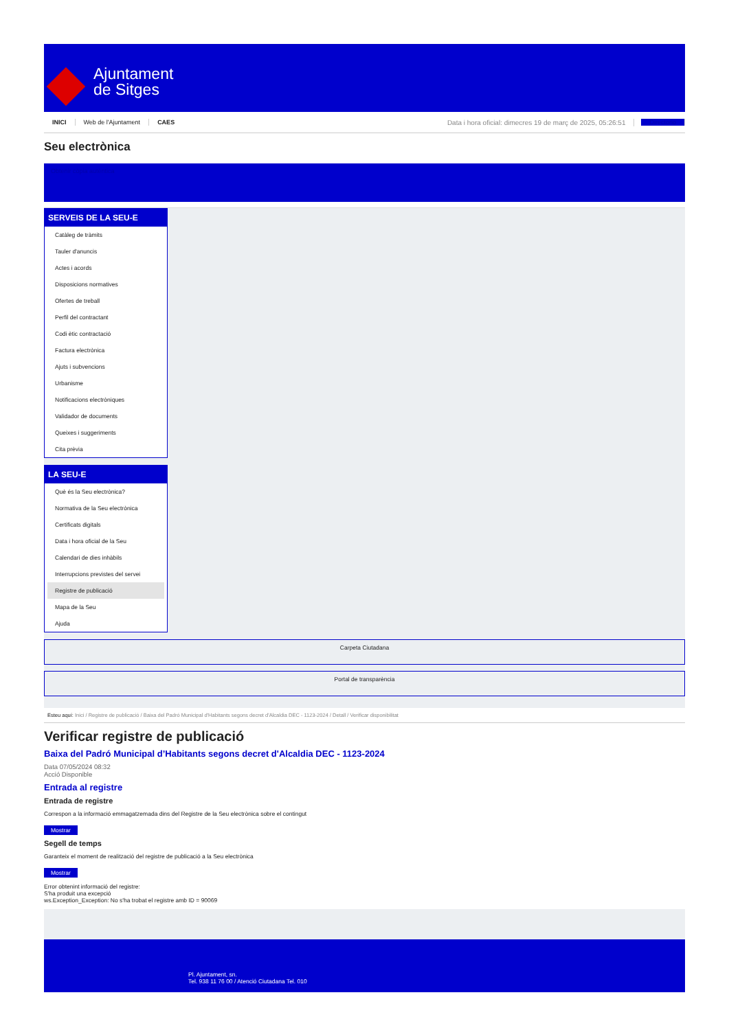Ajuntament
de Sitges
INICI Web de l'Ajuntament CAES Data i hora oficial: dimecres 19 de març de 2025, 05:26:51 Directorio
Seu electrònica
Obtenir còpia autèntica
SERVEIS DE LA SEU-E
Catàleg de tràmits
Tauler d'anuncis
Actes i acords
Disposicions normatives
Ofertes de treball
Perfil del contractant
Codi ètic contractació
Factura electrònica
Ajuts i subvencions
Urbanisme
Notificacions electròniques
Validador de documents
Queixes i suggeriments
Cita prèvia
LA SEU-E
Què és la Seu electrònica?
Normativa de la Seu electrònica
Certificats digitals
Data i hora oficial de la Seu
Calendari de dies inhàbils
Interrupcions previstes del servei
Registre de publicació
Mapa de la Seu
Ajuda
Carpeta Ciutadana
Portal de transparència
Esteu aquí: Inici / Registre de publicació / Baixa del Padró Municipal d'Habitants segons decret d'Alcaldia DEC - 1123-2024 / Detall / Verificar disponibilitat
Verificar registre de publicació
Baixa del Padró Municipal d’Habitants segons decret d'Alcaldia DEC - 1123-2024
Data 07/05/2024 08:32
Acció Disponible
Entrada al registre
Entrada de registre
Correspon a la informació emmagatzemada dins del Registre de la Seu electrònica sobre el contingut
Mostrar
Segell de temps
Garanteix el moment de realització del registre de publicació a la Seu electrònica
Mostrar
Error obtenint informació del registre:
S'ha produit una excepció
ws.Exception_Exception: No s'ha trobat el registre amb ID = 90069
Pl. Ajuntament, sn.
Tel. 938 11 76 00 / Atenció Ciutadana Tel. 010